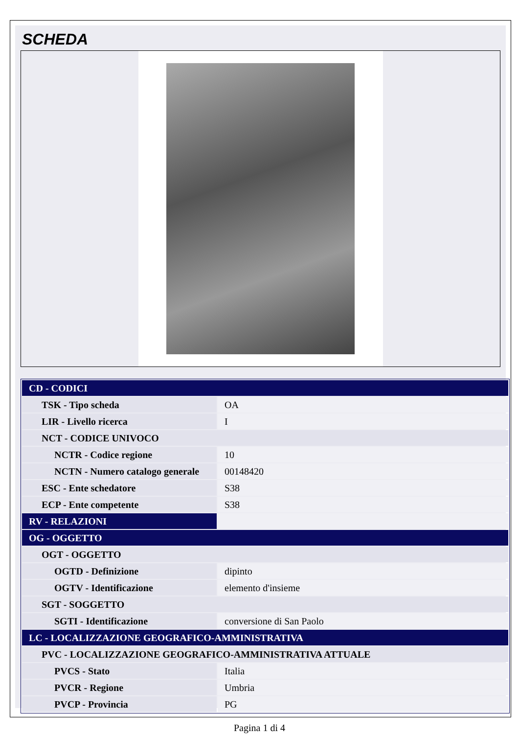SCHEDA
| CD - CODICI | |
| TSK - Tipo scheda | OA |
| LIR - Livello ricerca | I |
| NCT - CODICE UNIVOCO | |
| NCTR - Codice regione | 10 |
| NCTN - Numero catalogo generale | 00148420 |
| ESC - Ente schedatore | S38 |
| ECP - Ente competente | S38 |
| RV - RELAZIONI | |
| OG - OGGETTO | |
| OGT - OGGETTO | |
| OGTD - Definizione | dipinto |
| OGTV - Identificazione | elemento d'insieme |
| SGT - SOGGETTO | |
| SGTI - Identificazione | conversione di San Paolo |
| LC - LOCALIZZAZIONE GEOGRAFICO-AMMINISTRATIVA | |
| PVC - LOCALIZZAZIONE GEOGRAFICO-AMMINISTRATIVA ATTUALE | |
| PVCS - Stato | Italia |
| PVCR - Regione | Umbria |
| PVCP - Provincia | PG |
Pagina 1 di 4